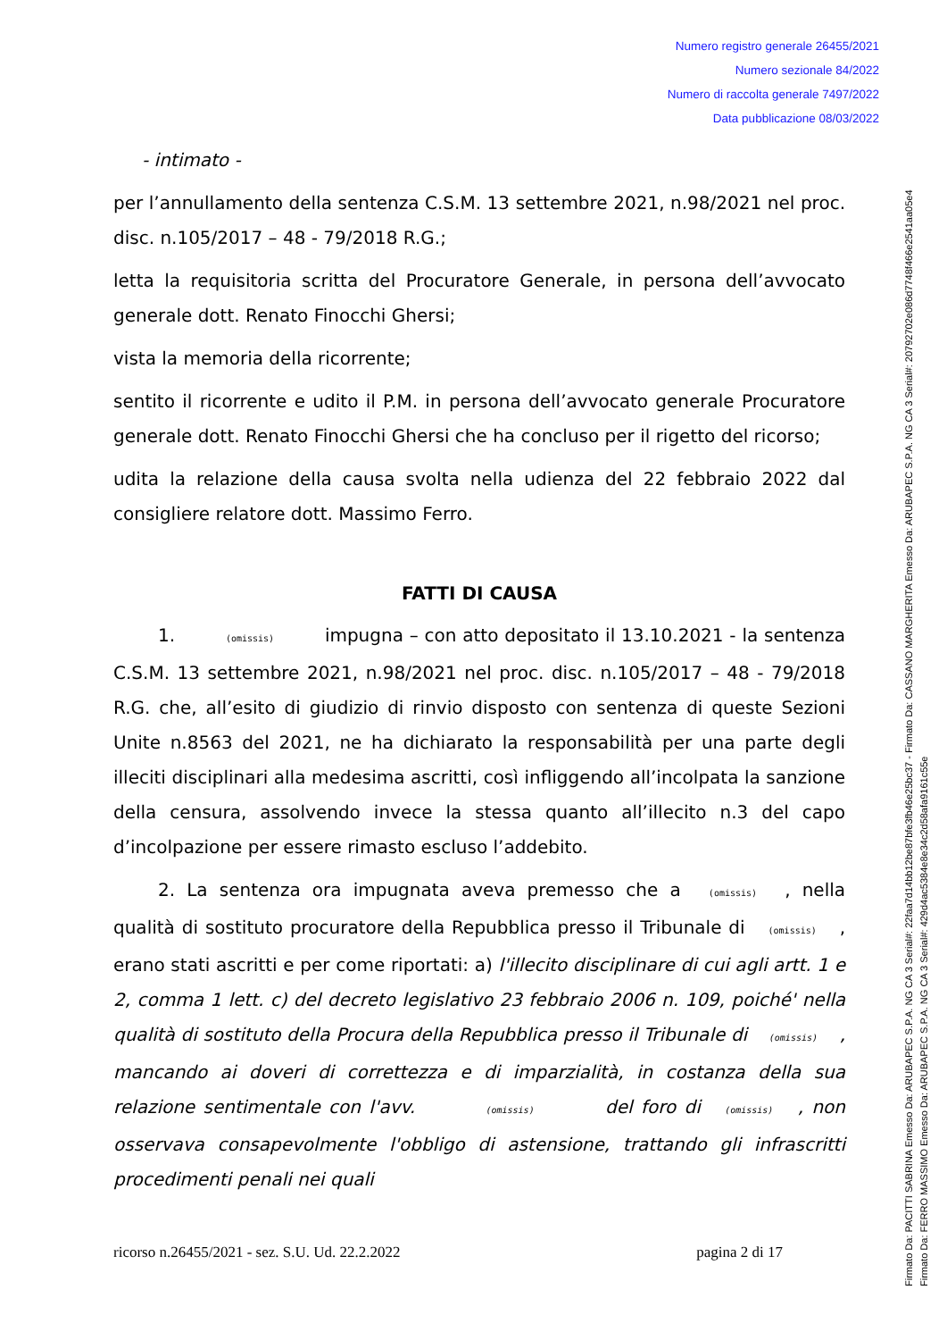Numero registro generale 26455/2021
Numero sezionale 84/2022
Numero di raccolta generale 7497/2022
Data pubblicazione 08/03/2022
- intimato -
per l’annullamento della sentenza C.S.M. 13 settembre 2021, n.98/2021 nel proc. disc. n.105/2017 – 48 - 79/2018 R.G.;
letta la requisitoria scritta del Procuratore Generale, in persona dell’avvocato generale dott. Renato Finocchi Ghersi;
vista la memoria della ricorrente;
sentito il ricorrente e udito il P.M. in persona dell’avvocato generale Procuratore generale dott. Renato Finocchi Ghersi che ha concluso per il rigetto del ricorso;
udita la relazione della causa svolta nella udienza del 22 febbraio 2022 dal consigliere relatore dott. Massimo Ferro.
FATTI DI CAUSA
1. (omissis) impugna – con atto depositato il 13.10.2021 - la sentenza C.S.M. 13 settembre 2021, n.98/2021 nel proc. disc. n.105/2017 – 48 - 79/2018 R.G. che, all’esito di giudizio di rinvio disposto con sentenza di queste Sezioni Unite n.8563 del 2021, ne ha dichiarato la responsabilità per una parte degli illeciti disciplinari alla medesima ascritti, così infliggendo all’incolpata la sanzione della censura, assolvendo invece la stessa quanto all’illecito n.3 del capo d’incolpazione per essere rimasto escluso l’addebito.
2. La sentenza ora impugnata aveva premesso che a (omissis) , nella qualità di sostituto procuratore della Repubblica presso il Tribunale di (omissis) , erano stati ascritti e per come riportati: a) l'illecito disciplinare di cui agli artt. 1 e 2, comma 1 lett. c) del decreto legislativo 23 febbraio 2006 n. 109, poiché' nella qualità di sostituto della Procura della Repubblica presso il Tribunale di (omissis) , mancando ai doveri di correttezza e di imparzialità, in costanza della sua relazione sentimentale con l'avv. (omissis) del foro di (omissis) , non osservava consapevolmente l'obbligo di astensione, trattando gli infrascritti procedimenti penali nei quali
ricorso n.26455/2021 - sez. S.U. Ud. 22.2.2022 pagina 2 di 17
Firmato Da: PACITTI SABRINA Emesso Da: ARUBAPEC S.P.A. NG CA 3 Serial#: 22faa7d14bb12be87bfe3fb46e25bc37 - Firmato Da: CASSANO MARGHERITA Emesso Da: ARUBAPEC S.P.A. NG CA 3 Serial#: 2079270​2e086d7748f466e2541aa05e4
Firmato Da: FERRO MASSIMO Emesso Da: ARUBAPEC S.P.A. NG CA 3 Serial#: 429d4ac5384e8e34c2d58afa9161c55e